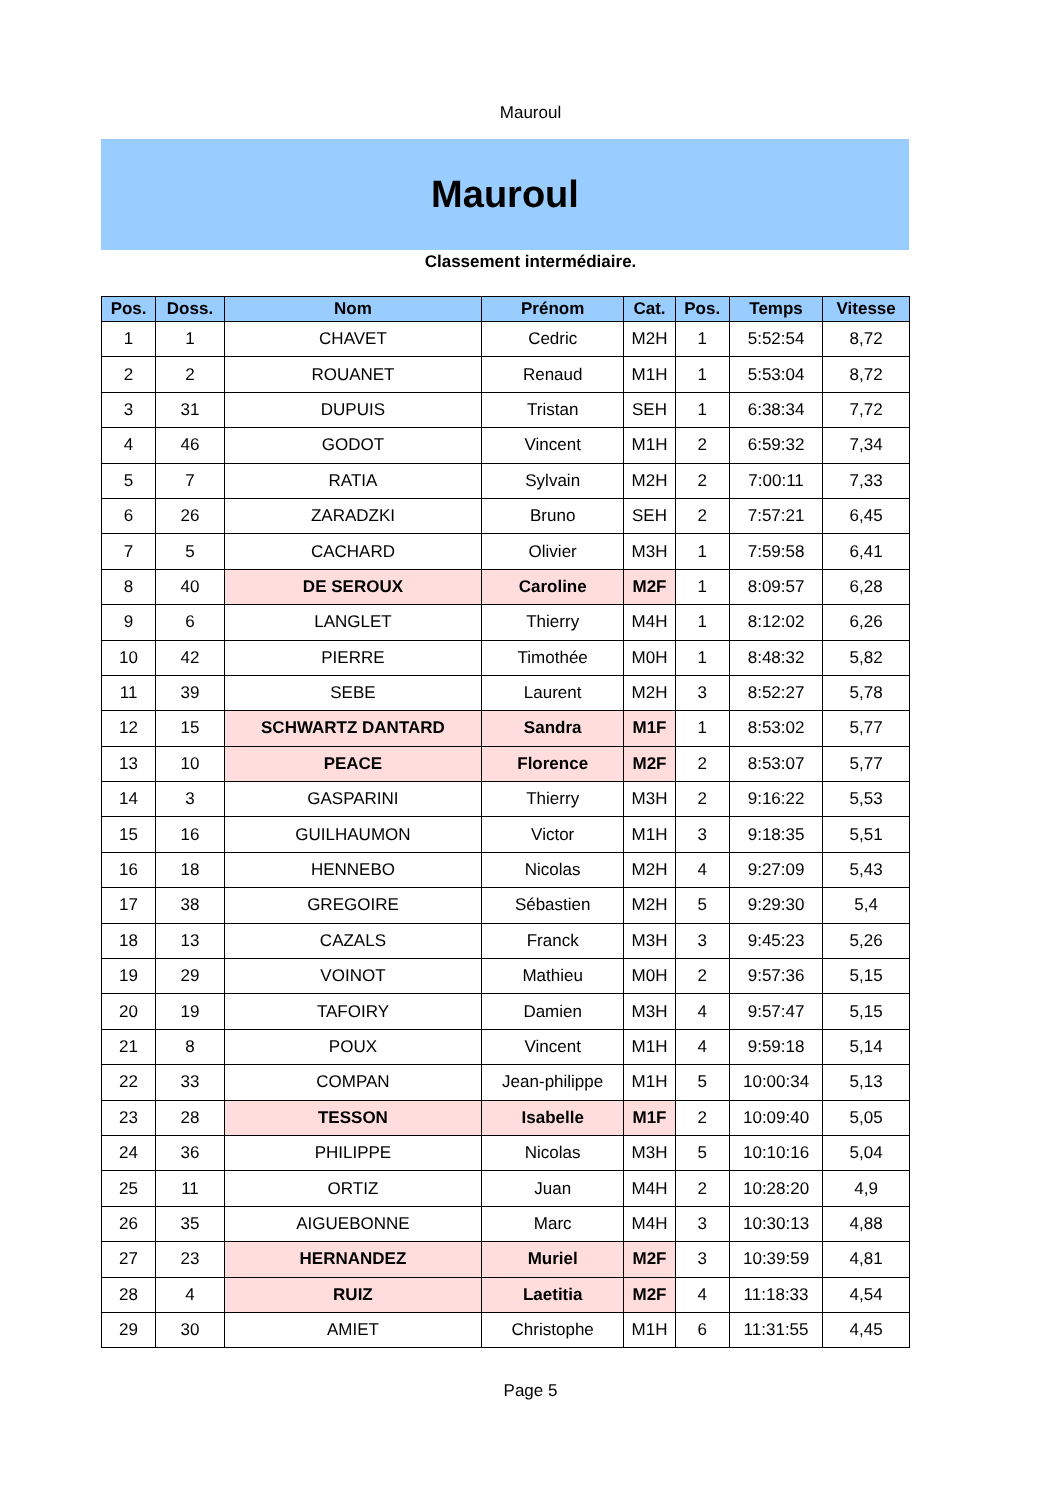Mauroul
Mauroul
Classement intermédiaire.
| Pos. | Doss. | Nom | Prénom | Cat. | Pos. | Temps | Vitesse |
| --- | --- | --- | --- | --- | --- | --- | --- |
| 1 | 1 | CHAVET | Cedric | M2H | 1 | 5:52:54 | 8,72 |
| 2 | 2 | ROUANET | Renaud | M1H | 1 | 5:53:04 | 8,72 |
| 3 | 31 | DUPUIS | Tristan | SEH | 1 | 6:38:34 | 7,72 |
| 4 | 46 | GODOT | Vincent | M1H | 2 | 6:59:32 | 7,34 |
| 5 | 7 | RATIA | Sylvain | M2H | 2 | 7:00:11 | 7,33 |
| 6 | 26 | ZARADZKI | Bruno | SEH | 2 | 7:57:21 | 6,45 |
| 7 | 5 | CACHARD | Olivier | M3H | 1 | 7:59:58 | 6,41 |
| 8 | 40 | DE SEROUX | Caroline | M2F | 1 | 8:09:57 | 6,28 |
| 9 | 6 | LANGLET | Thierry | M4H | 1 | 8:12:02 | 6,26 |
| 10 | 42 | PIERRE | Timothée | M0H | 1 | 8:48:32 | 5,82 |
| 11 | 39 | SEBE | Laurent | M2H | 3 | 8:52:27 | 5,78 |
| 12 | 15 | SCHWARTZ DANTARD | Sandra | M1F | 1 | 8:53:02 | 5,77 |
| 13 | 10 | PEACE | Florence | M2F | 2 | 8:53:07 | 5,77 |
| 14 | 3 | GASPARINI | Thierry | M3H | 2 | 9:16:22 | 5,53 |
| 15 | 16 | GUILHAUMON | Victor | M1H | 3 | 9:18:35 | 5,51 |
| 16 | 18 | HENNEBO | Nicolas | M2H | 4 | 9:27:09 | 5,43 |
| 17 | 38 | GREGOIRE | Sébastien | M2H | 5 | 9:29:30 | 5,4 |
| 18 | 13 | CAZALS | Franck | M3H | 3 | 9:45:23 | 5,26 |
| 19 | 29 | VOINOT | Mathieu | M0H | 2 | 9:57:36 | 5,15 |
| 20 | 19 | TAFOIRY | Damien | M3H | 4 | 9:57:47 | 5,15 |
| 21 | 8 | POUX | Vincent | M1H | 4 | 9:59:18 | 5,14 |
| 22 | 33 | COMPAN | Jean-philippe | M1H | 5 | 10:00:34 | 5,13 |
| 23 | 28 | TESSON | Isabelle | M1F | 2 | 10:09:40 | 5,05 |
| 24 | 36 | PHILIPPE | Nicolas | M3H | 5 | 10:10:16 | 5,04 |
| 25 | 11 | ORTIZ | Juan | M4H | 2 | 10:28:20 | 4,9 |
| 26 | 35 | AIGUEBONNE | Marc | M4H | 3 | 10:30:13 | 4,88 |
| 27 | 23 | HERNANDEZ | Muriel | M2F | 3 | 10:39:59 | 4,81 |
| 28 | 4 | RUIZ | Laetitia | M2F | 4 | 11:18:33 | 4,54 |
| 29 | 30 | AMIET | Christophe | M1H | 6 | 11:31:55 | 4,45 |
Page 5